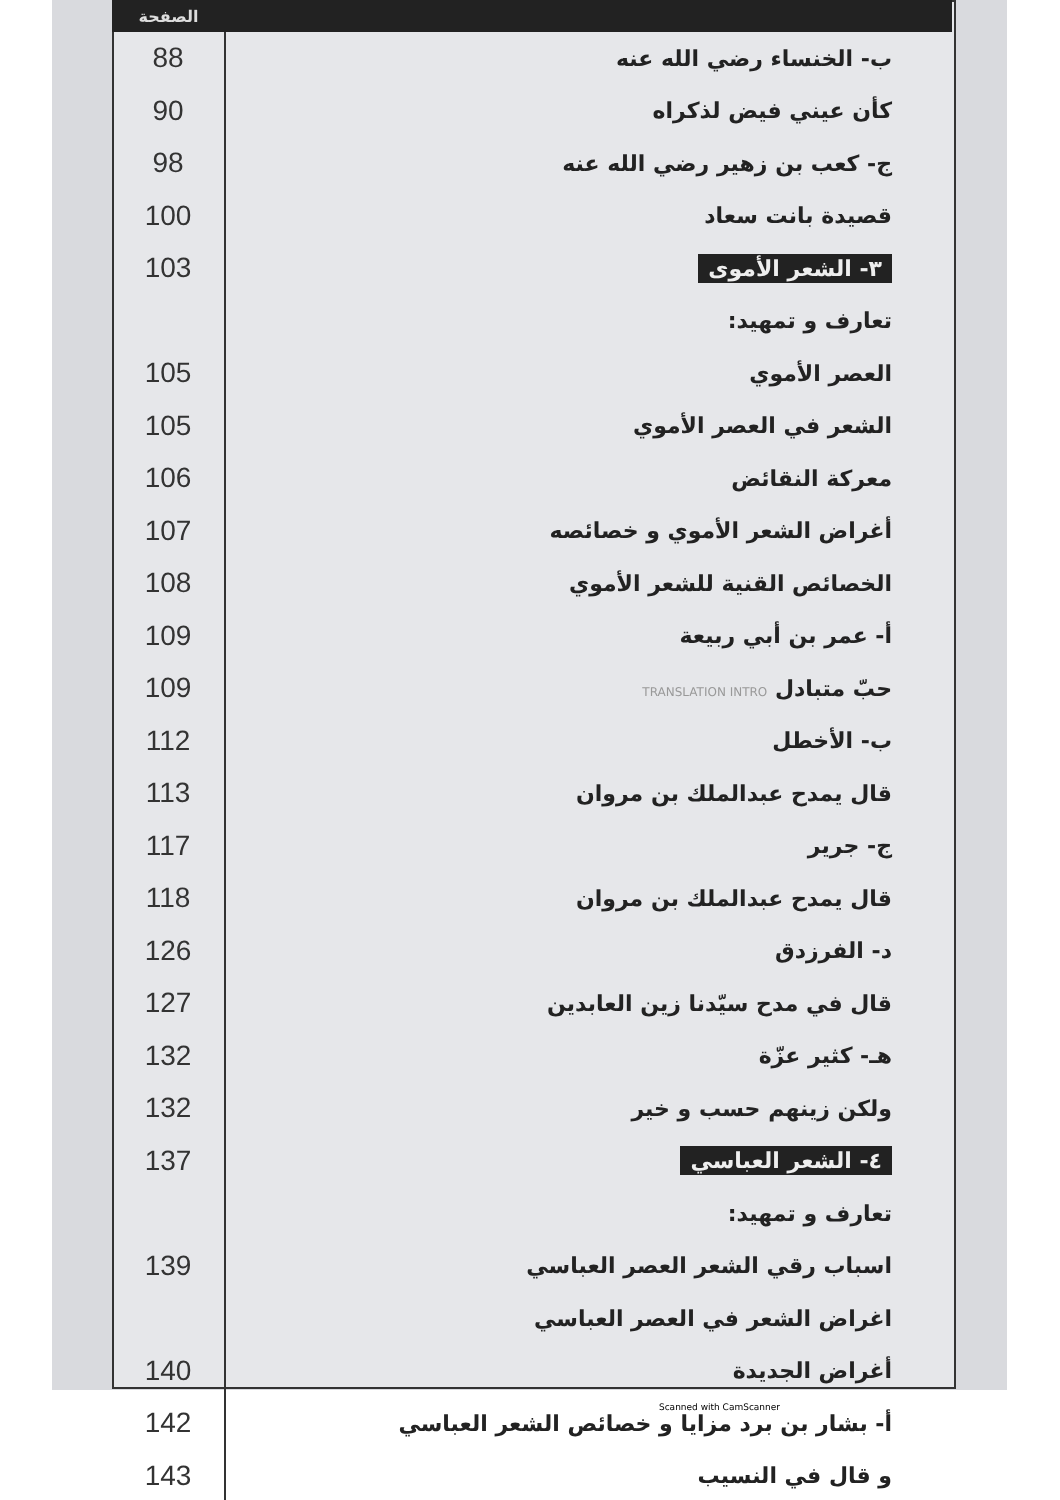| الصفحة | |
| --- | --- |
| 88 | ب- الخنساء رضي الله عنه |
| 90 | كأن عيني فيض لذكراه |
| 98 | ج- كعب بن زهير رضي الله عنه |
| 100 | قصيدة بانت سعاد |
| 103 | ٣- الشعر الأموى |
| | تعارف و تمهيد: |
| 105 | العصر الأموي |
| 105 | الشعر في العصر الأموي |
| 106 | معركة النقائض |
| 107 | أغراض الشعر الأموي و خصائصه |
| 108 | الخصائص القنية للشعر الأموي |
| 109 | أ- عمر بن أبي ربيعة |
| 109 | حبّ متبادل TRANSLATION INTRO |
| 112 | ب- الأخطل |
| 113 | قال يمدح عبدالملك بن مروان |
| 117 | ج- جرير |
| 118 | قال يمدح عبدالملك بن مروان |
| 126 | د- الفرزدق |
| 127 | قال في مدح سيّدنا زين العابدين |
| 132 | هـ- كثير عزّة |
| 132 | ولكن زينهم حسب و خير |
| 137 | ٤- الشعر العباسي |
| | تعارف و تمهيد: |
| 139 | اسباب رقي الشعر العصر العباسي |
| | اغراض الشعر في العصر العباسي |
| 140 | أغراض الجديدة |
| 142 | أ- بشار بن برد مزايا و خصائص الشعر العباسي |
| 143 | و قال في النسيب |
Scanned with CamScanner